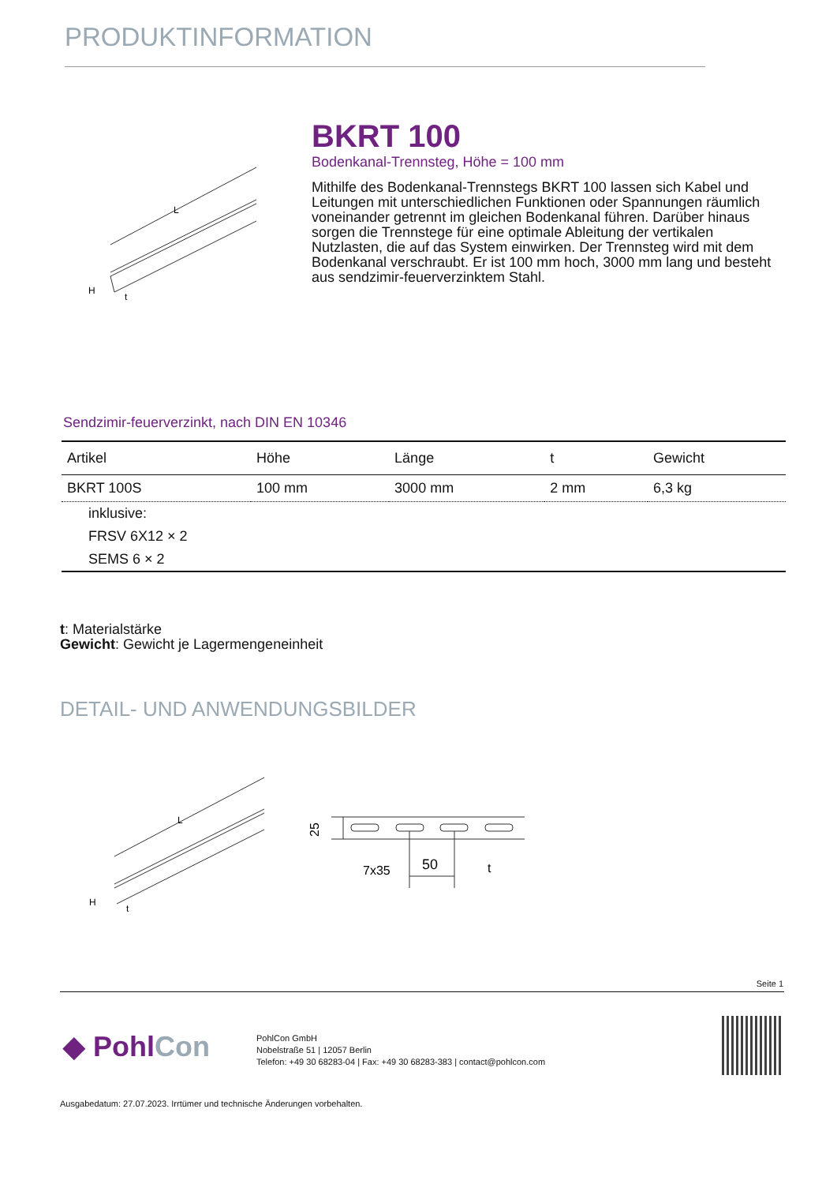PRODUKTINFORMATION
L
H
t
BKRT 100
Bodenkanal-Trennsteg, Höhe = 100 mm
Mithilfe des Bodenkanal-Trennstegs BKRT 100 lassen sich Kabel und Leitungen mit unterschiedlichen Funktionen oder Spannungen räumlich voneinander getrennt im gleichen Bodenkanal führen. Darüber hinaus sorgen die Trennstege für eine optimale Ableitung der vertikalen Nutzlasten, die auf das System einwirken. Der Trennsteg wird mit dem Bodenkanal verschraubt. Er ist 100 mm hoch, 3000 mm lang und besteht aus sendzimir-feuerverzinktem Stahl.
Sendzimir-feuerverzinkt, nach DIN EN 10346
| Artikel | Höhe | Länge | t | Gewicht |
| --- | --- | --- | --- | --- |
| BKRT 100S | 100 mm | 3000 mm | 2 mm | 6,3 kg |
| inklusive: | | | | |
| FRSV 6X12 × 2 | | | | |
| SEMS 6 × 2 | | | | |
t: Materialstärke
Gewicht: Gewicht je Lagermengeneinheit
DETAIL- UND ANWENDUNGSBILDER
L
H
t
25
7x35
50
t
Seite 1
◆ PohlCon
PohlCon GmbH
Nobelstraße 51 | 12057 Berlin
Telefon: +49 30 68283-04 | Fax: +49 30 68283-383 | contact@pohlcon.com
Ausgabedatum: 27.07.2023. Irrtümer und technische Änderungen vorbehalten.